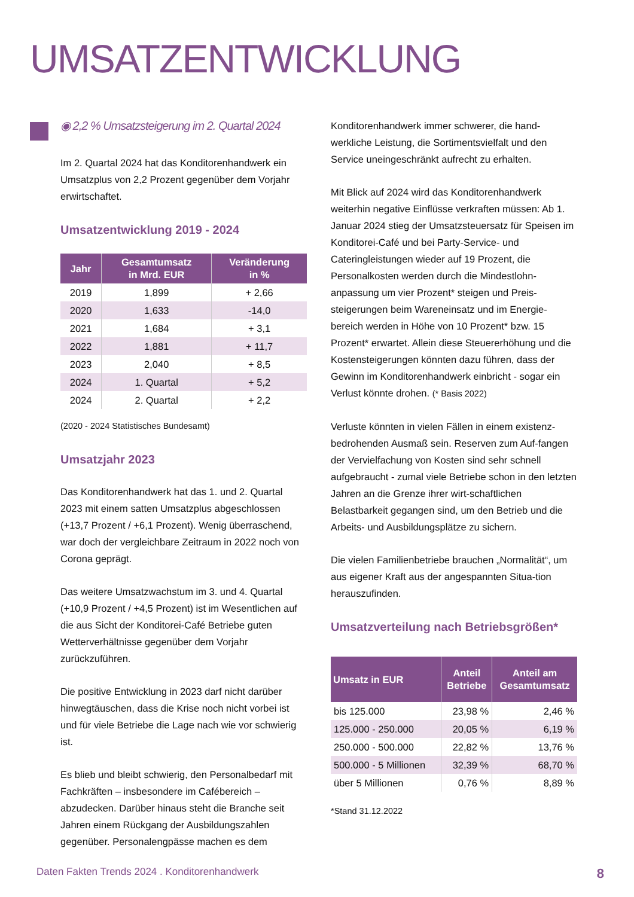UMSATZENTWICKLUNG
◉ 2,2 % Umsatzsteigerung im 2. Quartal 2024
Im 2. Quartal 2024 hat das Konditorenhandwerk ein Umsatzplus von 2,2 Prozent gegenüber dem Vorjahr erwirtschaftet.
Umsatzentwicklung 2019 - 2024
| Jahr | Gesamtumsatz in Mrd. EUR | Veränderung in % |
| --- | --- | --- |
| 2019 | 1,899 | + 2,66 |
| 2020 | 1,633 | -14,0 |
| 2021 | 1,684 | + 3,1 |
| 2022 | 1,881 | + 11,7 |
| 2023 | 2,040 | + 8,5 |
| 2024 | 1. Quartal | + 5,2 |
| 2024 | 2. Quartal | + 2,2 |
(2020 - 2024 Statistisches Bundesamt)
Umsatzjahr 2023
Das Konditorenhandwerk hat das 1. und 2. Quartal 2023 mit einem satten Umsatzplus abgeschlossen (+13,7 Prozent / +6,1 Prozent). Wenig überraschend, war doch der vergleichbare Zeitraum in 2022 noch von Corona geprägt.
Das weitere Umsatzwachstum im 3. und 4. Quartal (+10,9 Prozent / +4,5 Prozent) ist im Wesentlichen auf die aus Sicht der Konditorei-Café Betriebe guten Wetterverhältnisse gegenüber dem Vorjahr zurückzuführen.
Die positive Entwicklung in 2023 darf nicht darüber hinwegtäuschen, dass die Krise noch nicht vorbei ist und für viele Betriebe die Lage nach wie vor schwierig ist.
Es blieb und bleibt schwierig, den Personalbedarf mit Fachkräften – insbesondere im Cafébereich – abzudecken. Darüber hinaus steht die Branche seit Jahren einem Rückgang der Ausbildungszahlen gegenüber. Personalengpässe machen es dem
Konditorenhandwerk immer schwerer, die hand-werkliche Leistung, die Sortimentsvielfalt und den Service uneingeschränkt aufrecht zu erhalten.
Mit Blick auf 2024 wird das Konditorenhandwerk weiterhin negative Einflüsse verkraften müssen: Ab 1. Januar 2024 stieg der Umsatzsteuersatz für Speisen im Konditorei-Café und bei Party-Service- und Cateringleistungen wieder auf 19 Prozent, die Personalkosten werden durch die Mindestlohn-anpassung um vier Prozent* steigen und Preis-steigerungen beim Wareneinsatz und im Energie-bereich werden in Höhe von 10 Prozent* bzw. 15 Prozent* erwartet. Allein diese Steuererhöhung und die Kostensteigerungen könnten dazu führen, dass der Gewinn im Konditorenhandwerk einbricht - sogar ein Verlust könnte drohen. (* Basis 2022)
Verluste könnten in vielen Fällen in einem existenz-bedrohenden Ausmaß sein. Reserven zum Auf-fangen der Vervielfachung von Kosten sind sehr schnell aufgebraucht - zumal viele Betriebe schon in den letzten Jahren an die Grenze ihrer wirt-schaftlichen Belastbarkeit gegangen sind, um den Betrieb und die Arbeits- und Ausbildungsplätze zu sichern.
Die vielen Familienbetriebe brauchen „Normalität“, um aus eigener Kraft aus der angespannten Situa-tion herauszufinden.
Umsatzverteilung nach Betriebsgrößen*
| Umsatz in EUR | Anteil Betriebe | Anteil am Gesamtumsatz |
| --- | --- | --- |
| bis 125.000 | 23,98 % | 2,46 % |
| 125.000 - 250.000 | 20,05 % | 6,19 % |
| 250.000 - 500.000 | 22,82 % | 13,76 % |
| 500.000 - 5 Millionen | 32,39 % | 68,70 % |
| über 5 Millionen | 0,76 % | 8,89 % |
*Stand 31.12.2022
Daten Fakten Trends 2024 . Konditorenhandwerk 8